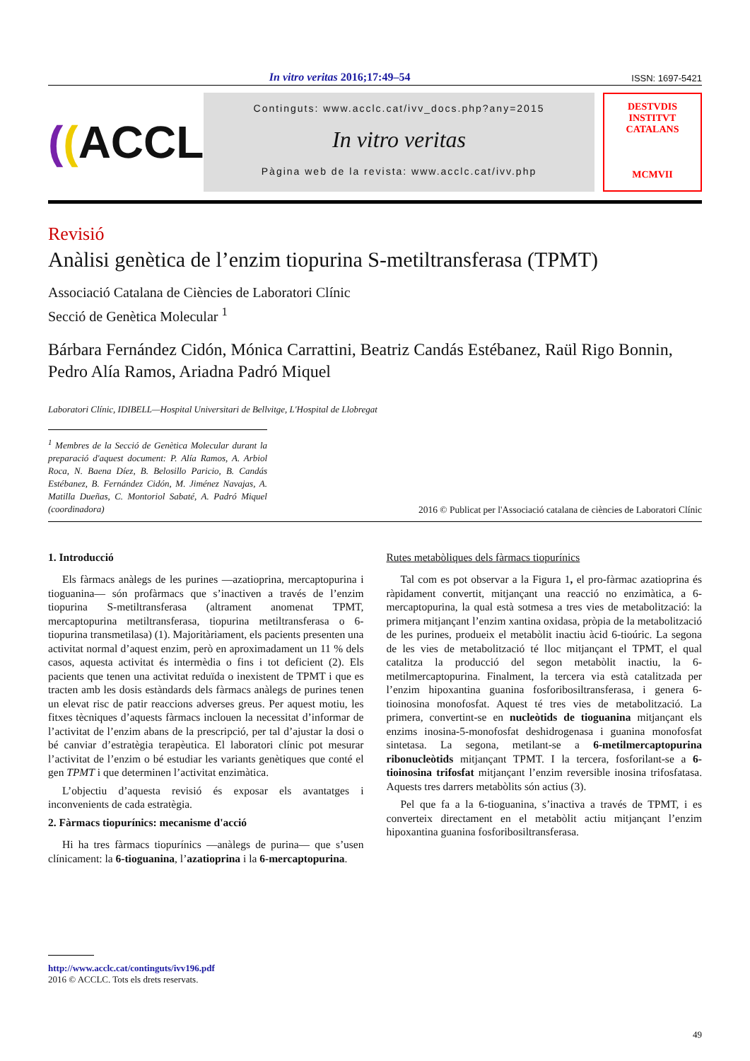In vitro veritas 2016;17:49–54 ISSN: 1697-5421
((ACCLC
Continguts: www.acclc.cat/ivv_docs.php?any=2015
In vitro veritas
Pàgina web de la revista: www.acclc.cat/ivv.php
DESTVDIS
INSTITVT CATALANS
MCMVII
Revisió
Anàlisi genètica de l’enzim tiopurina S-metiltransferasa (TPMT)
Associació Catalana de Ciències de Laboratori Clínic
Secció de Genètica Molecular <sup>1</sup>
Bárbara Fernández Cidón, Mónica Carrattini, Beatriz Candás Estébanez, Raül Rigo Bonnin, Pedro Alía Ramos, Ariadna Padró Miquel
Laboratori Clínic, IDIBELL—Hospital Universitari de Bellvitge, L'Hospital de Llobregat
<sup>1</sup> Membres de la Secció de Genètica Molecular durant la preparació d'aquest document: P. Alía Ramos, A. Arbiol Roca, N. Baena Díez, B. Belosillo Paricio, B. Candás Estébanez, B. Fernández Cidón, M. Jiménez Navajas, A. Matilla Dueñas, C. Montoriol Sabaté, A. Padró Miquel (coordinadora)
2016 © Publicat per l'Associació catalana de ciències de Laboratori Clínic
1. Introducció
Els fàrmacs anàlegs de les purines —azatioprina, mercaptopurina i tioguanina— són profàrmacs que s’inactiven a través de l’enzim tiopurina S-metiltransferasa (altrament anomenat TPMT, mercaptopurina metiltransferasa, tiopurina metiltransferasa o 6-tiopurina transmetilasa) (1). Majoritàriament, els pacients presenten una activitat normal d’aquest enzim, però en aproximadament un 11 % dels casos, aquesta activitat és intermèdia o fins i tot deficient (2). Els pacients que tenen una activitat reduïda o inexistent de TPMT i que es tracten amb les dosis estàndards dels fàrmacs anàlegs de purines tenen un elevat risc de patir reaccions adverses greus. Per aquest motiu, les fitxes tècniques d’aquests fàrmacs inclouen la necessitat d’informar de l’activitat de l’enzim abans de la prescripció, per tal d’ajustar la dosi o bé canviar d’estratègia terapèutica. El laboratori clínic pot mesurar l’activitat de l’enzim o bé estudiar les variants genètiques que conté el gen TPMT i que determinen l’activitat enzimàtica.
L’objectiu d’aquesta revisió és exposar els avantatges i inconvenients de cada estratègia.
2. Fàrmacs tiopurínics: mecanisme d'acció
Hi ha tres fàrmacs tiopurínics —anàlegs de purina— que s’usen clínicament: la 6-tioguanina, l’azatioprina i la 6-mercaptopurina.
Rutes metabòliques dels fàrmacs tiopurínics
Tal com es pot observar a la Figura 1, el pro-fàrmac azatioprina és ràpidament convertit, mitjançant una reacció no enzimàtica, a 6-mercaptopurina, la qual està sotmesa a tres vies de metabolització: la primera mitjançant l’enzim xantina oxidasa, pròpia de la metabolització de les purines, produeix el metabòlit inactiu àcid 6-tioúric. La segona de les vies de metabolització té lloc mitjançant el TPMT, el qual catalitza la producció del segon metabòlit inactiu, la 6-metilmercaptopurina. Finalment, la tercera via està catalitzada per l’enzim hipoxantina guanina fosforibosiltransferasa, i genera 6-tioinosina monofosfat. Aquest té tres vies de metabolització. La primera, convertint-se en nucleòtids de tioguanina mitjançant els enzims inosina-5-monofosfat deshidrogenasa i guanina monofosfat sintetasa. La segona, metilant-se a 6-metilmercaptopurina ribonucleòtids mitjançant TPMT. I la tercera, fosforilant-se a 6-tioinosina trifosfat mitjançant l’enzim reversible inosina trifosfatasa. Aquests tres darrers metabòlits són actius (3).
Pel que fa a la 6-tioguanina, s’inactiva a través de TPMT, i es converteix directament en el metabòlit actiu mitjançant l’enzim hipoxantina guanina fosforibosiltransferasa.
http://www.acclc.cat/continguts/ivv196.pdf
2016 © ACCLC. Tots els drets reservats.
49